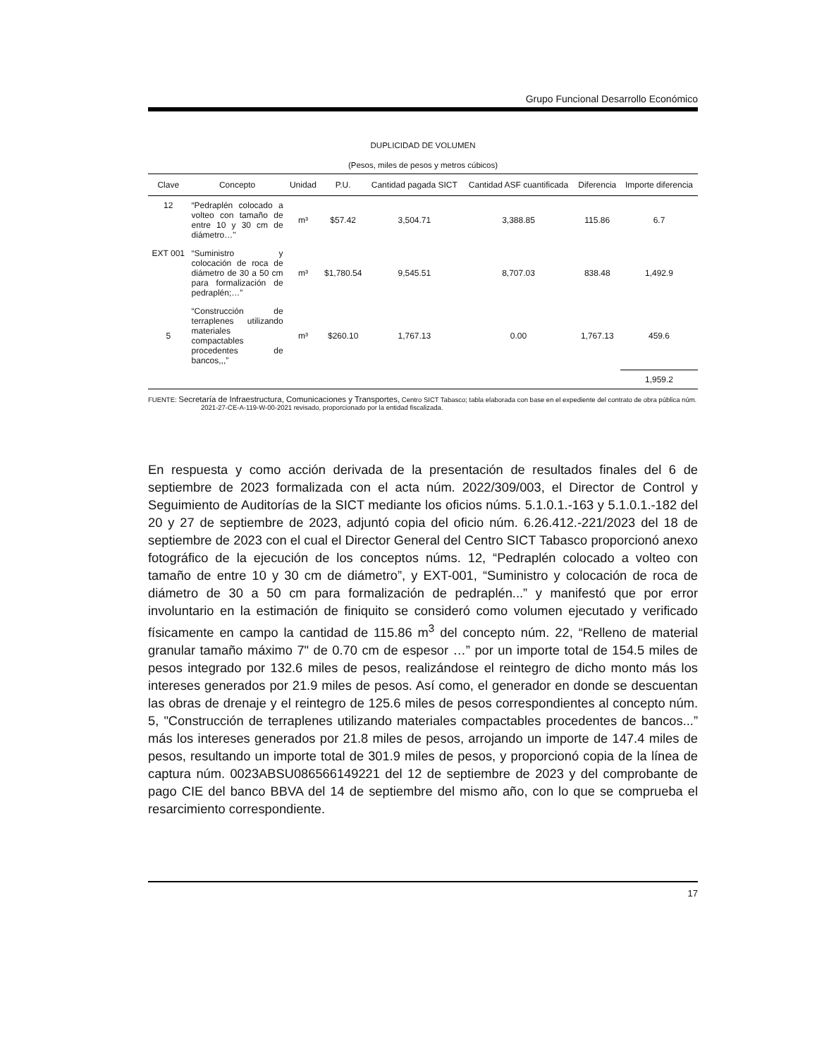Grupo Funcional Desarrollo Económico
DUPLICIDAD DE VOLUMEN
(Pesos, miles de pesos y metros cúbicos)
| Clave | Concepto | Unidad | P.U. | Cantidad pagada SICT | Cantidad ASF cuantificada | Diferencia | Importe diferencia |
| --- | --- | --- | --- | --- | --- | --- | --- |
| 12 | “Pedraplén colocado a volteo con tamaño de entre 10 y 30 cm de diámetro…" | m³ | $57.42 | 3,504.71 | 3,388.85 | 115.86 | 6.7 |
| EXT 001 | “Suministro y colocación de roca de diámetro de 30 a 50 cm para formalización de pedraplén;…” | m³ | $1,780.54 | 9,545.51 | 8,707.03 | 838.48 | 1,492.9 |
| 5 | “Construcción de terraplenes utilizando materiales compactables procedentes de bancos,,,” | m³ | $260.10 | 1,767.13 | 0.00 | 1,767.13 | 459.6 |
| | | | | | | | 1,959.2 |
FUENTE: Secretaría de Infraestructura, Comunicaciones y Transportes, Centro SICT Tabasco; tabla elaborada con base en el expediente del contrato de obra pública núm. 2021-27-CE-A-119-W-00-2021 revisado, proporcionado por la entidad fiscalizada.
En respuesta y como acción derivada de la presentación de resultados finales del 6 de septiembre de 2023 formalizada con el acta núm. 2022/309/003, el Director de Control y Seguimiento de Auditorías de la SICT mediante los oficios núms. 5.1.0.1.-163 y 5.1.0.1.-182 del 20 y 27 de septiembre de 2023, adjuntó copia del oficio núm. 6.26.412.-221/2023 del 18 de septiembre de 2023 con el cual el Director General del Centro SICT Tabasco proporcionó anexo fotográfico de la ejecución de los conceptos núms. 12, “Pedraplén colocado a volteo con tamaño de entre 10 y 30 cm de diámetro”, y EXT-001, “Suministro y colocación de roca de diámetro de 30 a 50 cm para formalización de pedraplén...” y manifestó que por error involuntario en la estimación de finiquito se consideró como volumen ejecutado y verificado físicamente en campo la cantidad de 115.86 m<sup>3</sup> del concepto núm. 22, “Relleno de material granular tamaño máximo 7" de 0.70 cm de espesor …” por un importe total de 154.5 miles de pesos integrado por 132.6 miles de pesos, realizándose el reintegro de dicho monto más los intereses generados por 21.9 miles de pesos. Así como, el generador en donde se descuentan las obras de drenaje y el reintegro de 125.6 miles de pesos correspondientes al concepto núm. 5, "Construcción de terraplenes utilizando materiales compactables procedentes de bancos...” más los intereses generados por 21.8 miles de pesos, arrojando un importe de 147.4 miles de pesos, resultando un importe total de 301.9 miles de pesos, y proporcionó copia de la línea de captura núm. 0023ABSU086566149221 del 12 de septiembre de 2023 y del comprobante de pago CIE del banco BBVA del 14 de septiembre del mismo año, con lo que se comprueba el resarcimiento correspondiente.
17